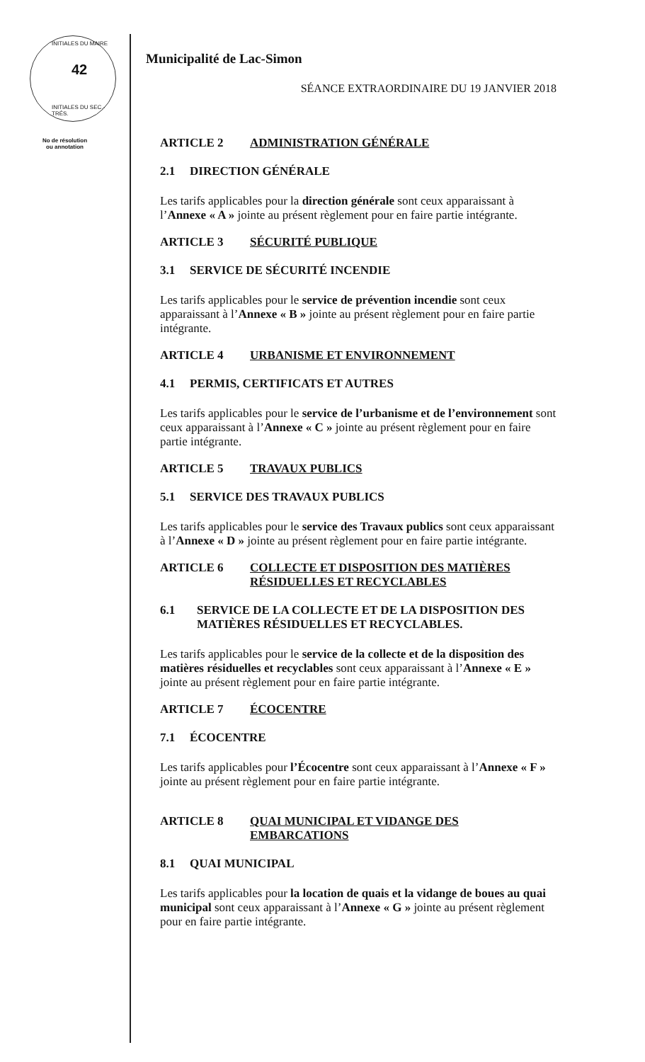INITIALES DU MAIRE
42
INITIALES DU SEC.-TRÉS.
No de résolution
ou annotation
Municipalité de Lac-Simon
SÉANCE EXTRAORDINAIRE DU 19 JANVIER 2018
ARTICLE 2 ADMINISTRATION GÉNÉRALE
2.1 DIRECTION GÉNÉRALE
Les tarifs applicables pour la direction générale sont ceux apparaissant à l’Annexe « A » jointe au présent règlement pour en faire partie intégrante.
ARTICLE 3 SÉCURITÉ PUBLIQUE
3.1 SERVICE DE SÉCURITÉ INCENDIE
Les tarifs applicables pour le service de prévention incendie sont ceux apparaissant à l’Annexe « B » jointe au présent règlement pour en faire partie intégrante.
ARTICLE 4 URBANISME ET ENVIRONNEMENT
4.1 PERMIS, CERTIFICATS ET AUTRES
Les tarifs applicables pour le service de l’urbanisme et de l’environnement sont ceux apparaissant à l’Annexe « C » jointe au présent règlement pour en faire partie intégrante.
ARTICLE 5 TRAVAUX PUBLICS
5.1 SERVICE DES TRAVAUX PUBLICS
Les tarifs applicables pour le service des Travaux publics sont ceux apparaissant à l’Annexe « D » jointe au présent règlement pour en faire partie intégrante.
ARTICLE 6 COLLECTE ET DISPOSITION DES MATIÈRES RÉSIDUELLES ET RECYCLABLES
6.1 SERVICE DE LA COLLECTE ET DE LA DISPOSITION DES MATIÈRES RÉSIDUELLES ET RECYCLABLES.
Les tarifs applicables pour le service de la collecte et de la disposition des matières résiduelles et recyclables sont ceux apparaissant à l’Annexe « E » jointe au présent règlement pour en faire partie intégrante.
ARTICLE 7 ÉCOCENTRE
7.1 ÉCOCENTRE
Les tarifs applicables pour l’Écocentre sont ceux apparaissant à l’Annexe « F » jointe au présent règlement pour en faire partie intégrante.
ARTICLE 8 QUAI MUNICIPAL ET VIDANGE DES EMBARCATIONS
8.1 QUAI MUNICIPAL
Les tarifs applicables pour la location de quais et la vidange de boues au quai municipal sont ceux apparaissant à l’Annexe « G » jointe au présent règlement pour en faire partie intégrante.